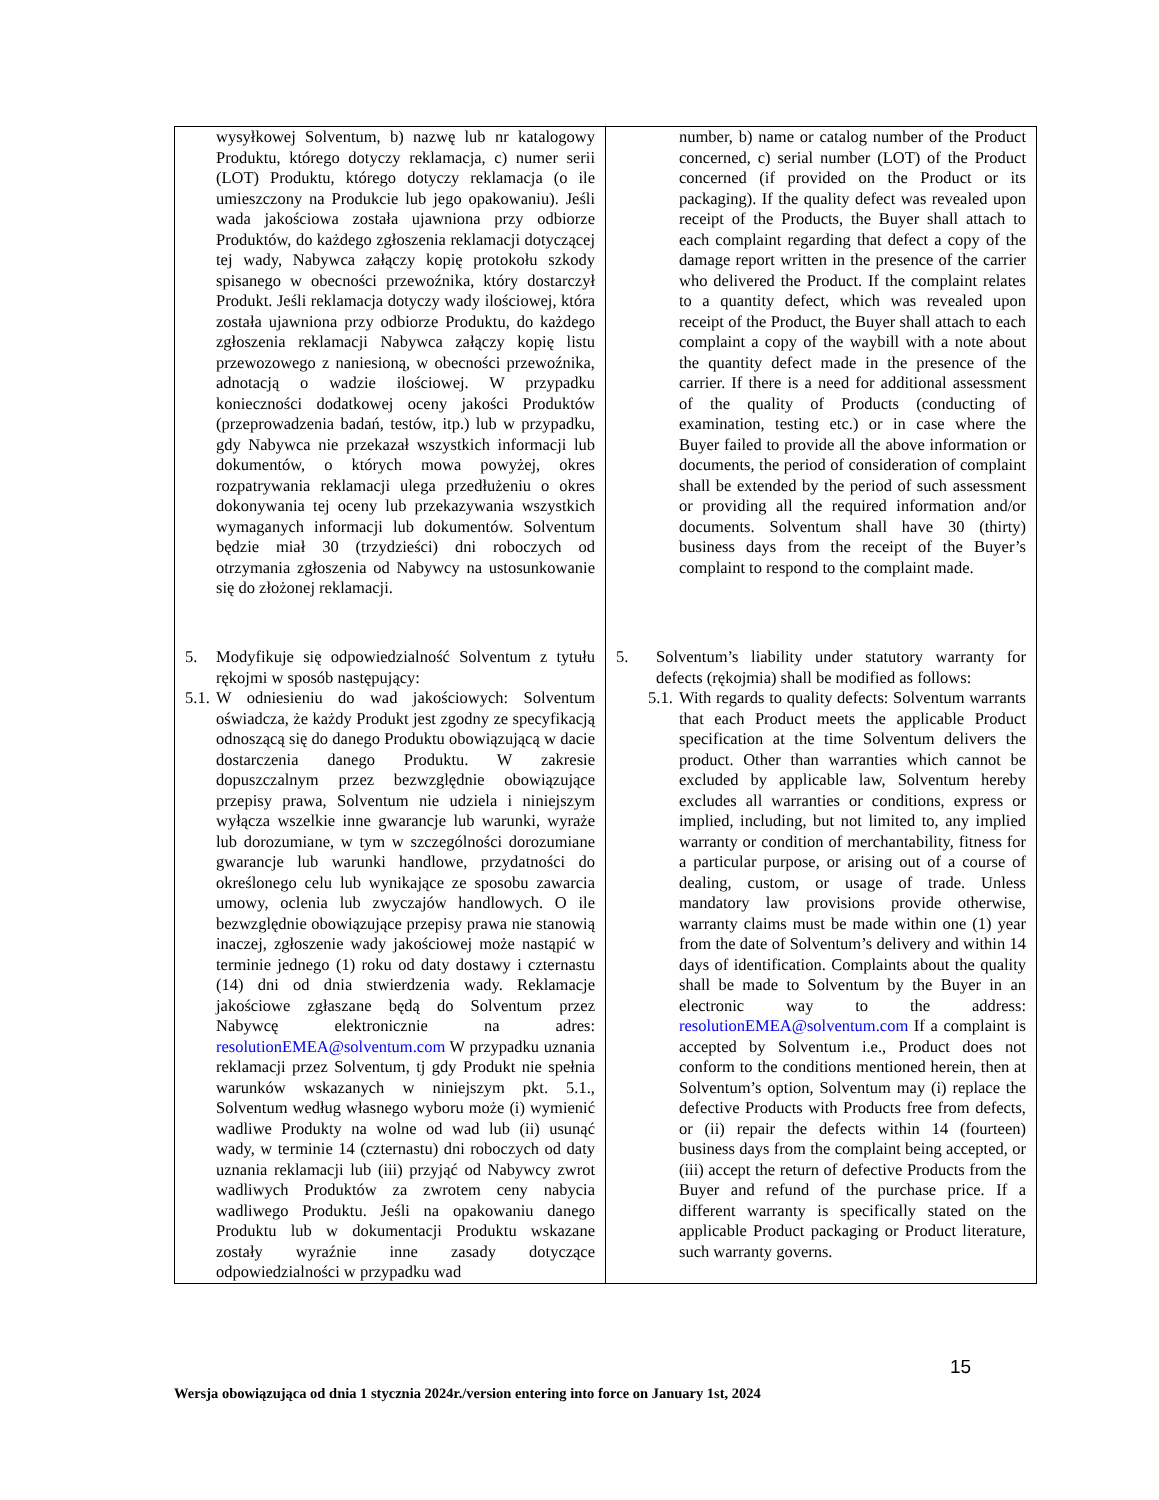| wysyłkowej Solventum, b) nazwę lub nr katalogowy Produktu, którego dotyczy reklamacja, c) numer serii (LOT) Produktu, którego dotyczy reklamacja (o ile umieszczony na Produkcie lub jego opakowaniu). Jeśli wada jakościowa została ujawniona przy odbiorze Produktów, do każdego zgłoszenia reklamacji dotyczącej tej wady, Nabywca załączy kopię protokołu szkody spisanego w obecności przewoźnika, który dostarczył Produkt. Jeśli reklamacja dotyczy wady ilościowej, która została ujawniona przy odbiorze Produktu, do każdego zgłoszenia reklamacji Nabywca załączy kopię listu przewozowego z naniesioną, w obecności przewoźnika, adnotacją o wadzie ilościowej. W przypadku konieczności dodatkowej oceny jakości Produktów (przeprowadzenia badań, testów, itp.) lub w przypadku, gdy Nabywca nie przekazał wszystkich informacji lub dokumentów, o których mowa powyżej, okres rozpatrywania reklamacji ulega przedłużeniu o okres dokonywania tej oceny lub przekazywania wszystkich wymaganych informacji lub dokumentów. Solventum będzie miał 30 (trzydzieści) dni roboczych od otrzymania zgłoszenia od Nabywcy na ustosunkowanie się do złożonej reklamacji. | number, b) name or catalog number of the Product concerned, c) serial number (LOT) of the Product concerned (if provided on the Product or its packaging). If the quality defect was revealed upon receipt of the Products, the Buyer shall attach to each complaint regarding that defect a copy of the damage report written in the presence of the carrier who delivered the Product. If the complaint relates to a quantity defect, which was revealed upon receipt of the Product, the Buyer shall attach to each complaint a copy of the waybill with a note about the quantity defect made in the presence of the carrier. If there is a need for additional assessment of the quality of Products (conducting of examination, testing etc.) or in case where the Buyer failed to provide all the above information or documents, the period of consideration of complaint shall be extended by the period of such assessment or providing all the required information and/or documents. Solventum shall have 30 (thirty) business days from the receipt of the Buyer’s complaint to respond to the complaint made. |
| 5. Modyfikuje się odpowiedzialność Solventum z tytułu rękojmi w sposób następujący: 5.1. W odniesieniu do wad jakościowych: Solventum oświadcza, że każdy Produkt jest zgodny ze specyfikacją odnoszącą się do danego Produktu obowiązującą w dacie dostarczenia danego Produktu. W zakresie dopuszczalnym przez bezwzględnie obowiązujące przepisy prawa, Solventum nie udziela i niniejszym wyłącza wszelkie inne gwarancje lub warunki, wyraże lub dorozumiane, w tym w szczególności dorozumiane gwarancje lub warunki handlowe, przydatności do określonego celu lub wynikające ze sposobu zawarcia umowy, oclenia lub zwyczajów handlowych. O ile bezwzględnie obowiązujące przepisy prawa nie stanowią inaczej, zgłoszenie wady jakościowej może nastąpić w terminie jednego (1) roku od daty dostawy i czternastu (14) dni od dnia stwierdzenia wady. Reklamacje jakościowe zgłaszane będą do Solventum przez Nabywcę elektronicznie na adres: resolutionEMEA@solventum.com W przypadku uznania reklamacji przez Solventum, tj gdy Produkt nie spełnia warunków wskazanych w niniejszym pkt. 5.1., Solventum według własnego wyboru może (i) wymienić wadliwe Produkty na wolne od wad lub (ii) usunąć wady, w terminie 14 (czternastu) dni roboczych od daty uznania reklamacji lub (iii) przyjąć od Nabywcy zwrot wadliwych Produktów za zwrotem ceny nabycia wadliwego Produktu. Jeśli na opakowaniu danego Produktu lub w dokumentacji Produktu wskazane zostały wyraźnie inne zasady dotyczące odpowiedzialności w przypadku wad | 5. Solventum’s liability under statutory warranty for defects (rękojmia) shall be modified as follows: 5.1. With regards to quality defects: Solventum warrants that each Product meets the applicable Product specification at the time Solventum delivers the product. Other than warranties which cannot be excluded by applicable law, Solventum hereby excludes all warranties or conditions, express or implied, including, but not limited to, any implied warranty or condition of merchantability, fitness for a particular purpose, or arising out of a course of dealing, custom, or usage of trade. Unless mandatory law provisions provide otherwise, warranty claims must be made within one (1) year from the date of Solventum’s delivery and within 14 days of identification. Complaints about the quality shall be made to Solventum by the Buyer in an electronic way to the address: resolutionEMEA@solventum.com If a complaint is accepted by Solventum i.e., Product does not conform to the conditions mentioned herein, then at Solventum’s option, Solventum may (i) replace the defective Products with Products free from defects, or (ii) repair the defects within 14 (fourteen) business days from the complaint being accepted, or (iii) accept the return of defective Products from the Buyer and refund of the purchase price. If a different warranty is specifically stated on the applicable Product packaging or Product literature, such warranty governs. |
15
Wersja obowiązująca od dnia 1 stycznia 2024r./version entering into force on January 1st, 2024